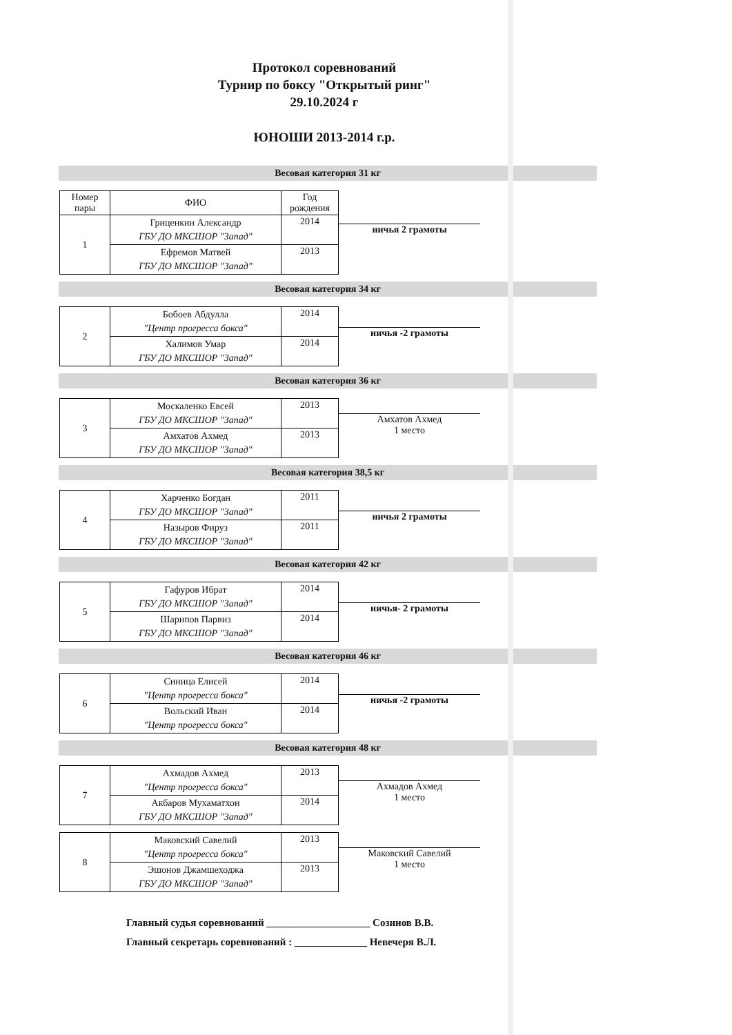Протокол соревнований
Турнир по боксу "Открытый ринг"
29.10.2024 г
ЮНОШИ 2013-2014 г.р.
Весовая категория 31 кг
| Номер пары | ФИО | Год рождения |
| --- | --- | --- |
| 1 | Гриценкин Александр ГБУ ДО МКСШОР "Запад" | 2014 |
| | Ефремов Матвей ГБУ ДО МКСШОР "Запад" | 2013 |
ничья 2 грамоты
Весовая категория 34 кг
| 2 | Бобоев Абдулла "Центр прогресса бокса" | 2014 |
| | Халимов Умар ГБУ ДО МКСШОР "Запад" | 2014 |
ничья -2 грамоты
Весовая категория 36 кг
| 3 | Москаленко Евсей ГБУ ДО МКСШОР "Запад" | 2013 |
| | Амхатов Ахмед ГБУ ДО МКСШОР "Запад" | 2013 |
Амхатов Ахмед
1 место
Весовая категория 38,5 кг
| 4 | Харченко Богдан ГБУ ДО МКСШОР "Запад" | 2011 |
| | Назыров Фируз ГБУ ДО МКСШОР "Запад" | 2011 |
ничья 2 грамоты
Весовая категория 42 кг
| 5 | Гафуров Ибрат ГБУ ДО МКСШОР "Запад" | 2014 |
| | Шарипов Парвиз ГБУ ДО МКСШОР "Запад" | 2014 |
ничья- 2 грамоты
Весовая категория 46 кг
| 6 | Синица Елисей "Центр прогресса бокса" | 2014 |
| | Вольский Иван "Центр прогресса бокса" | 2014 |
ничья -2 грамоты
Весовая категория 48 кг
| 7 | Ахмадов Ахмед "Центр прогресса бокса" | 2013 |
| | Акбаров Мухаматхон ГБУ ДО МКСШОР "Запад" | 2014 |
Ахмадов Ахмед
1 место
| 8 | Маковский Савелий "Центр прогресса бокса" | 2013 |
| | Эшонов Джамшеходжа ГБУ ДО МКСШОР "Запад" | 2013 |
Маковский Савелий
1 место
Главный судья соревнований ____________________ Созинов В.В.
Главный секретарь соревнований : ______________ Невечеря В.Л.